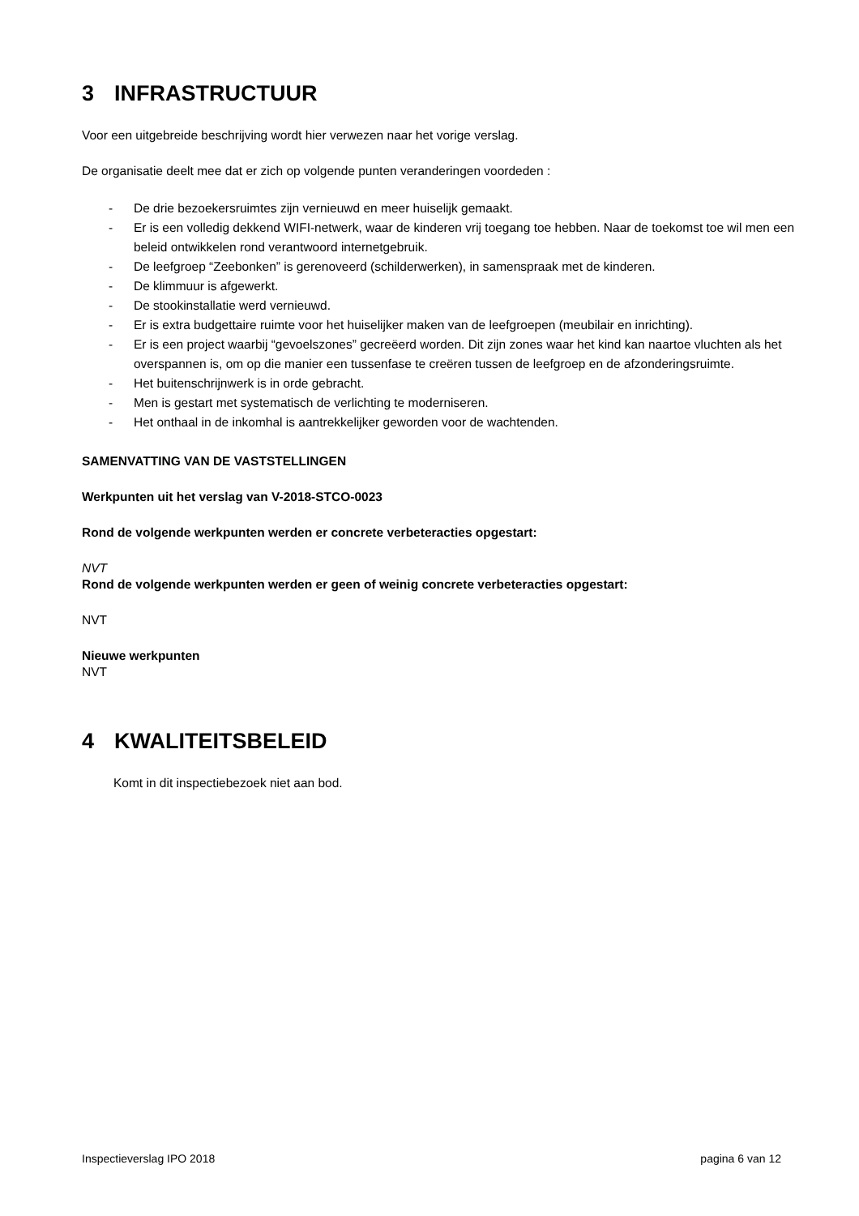3 INFRASTRUCTUUR
Voor een uitgebreide beschrijving wordt hier verwezen naar het vorige verslag.
De organisatie deelt mee dat er zich op volgende punten veranderingen voordeden :
- De drie bezoekersruimtes zijn vernieuwd en meer huiselijk gemaakt.
- Er is een volledig dekkend WIFI-netwerk, waar de kinderen vrij toegang toe hebben. Naar de toekomst toe wil men een beleid ontwikkelen rond verantwoord internetgebruik.
- De leefgroep “Zeebonken” is gerenoveerd (schilderwerken), in samenspraak met de kinderen.
- De klimmuur is afgewerkt.
- De stookinstallatie werd vernieuwd.
- Er is extra budgettaire ruimte voor het huiselijker maken van de leefgroepen (meubilair en inrichting).
- Er is een project waarbij “gevoelszones” gecreëerd worden. Dit zijn zones waar het kind kan naartoe vluchten als het overspannen is, om op die manier een tussenfase te creëren tussen de leefgroep en de afzonderingsruimte.
- Het buitenschrijnwerk is in orde gebracht.
- Men is gestart met systematisch de verlichting te moderniseren.
- Het onthaal in de inkomhal is aantrekkelijker geworden voor de wachtenden.
SAMENVATTING VAN DE VASTSTELLINGEN
Werkpunten uit het verslag van V-2018-STCO-0023
Rond de volgende werkpunten werden er concrete verbeteracties opgestart:
NVT
Rond de volgende werkpunten werden er geen of weinig concrete verbeteracties opgestart:
NVT
Nieuwe werkpunten
NVT
4 KWALITEITSBELEID
Komt in dit inspectiebezoek niet aan bod.
Inspectieverslag IPO 2018 pagina 6 van 12